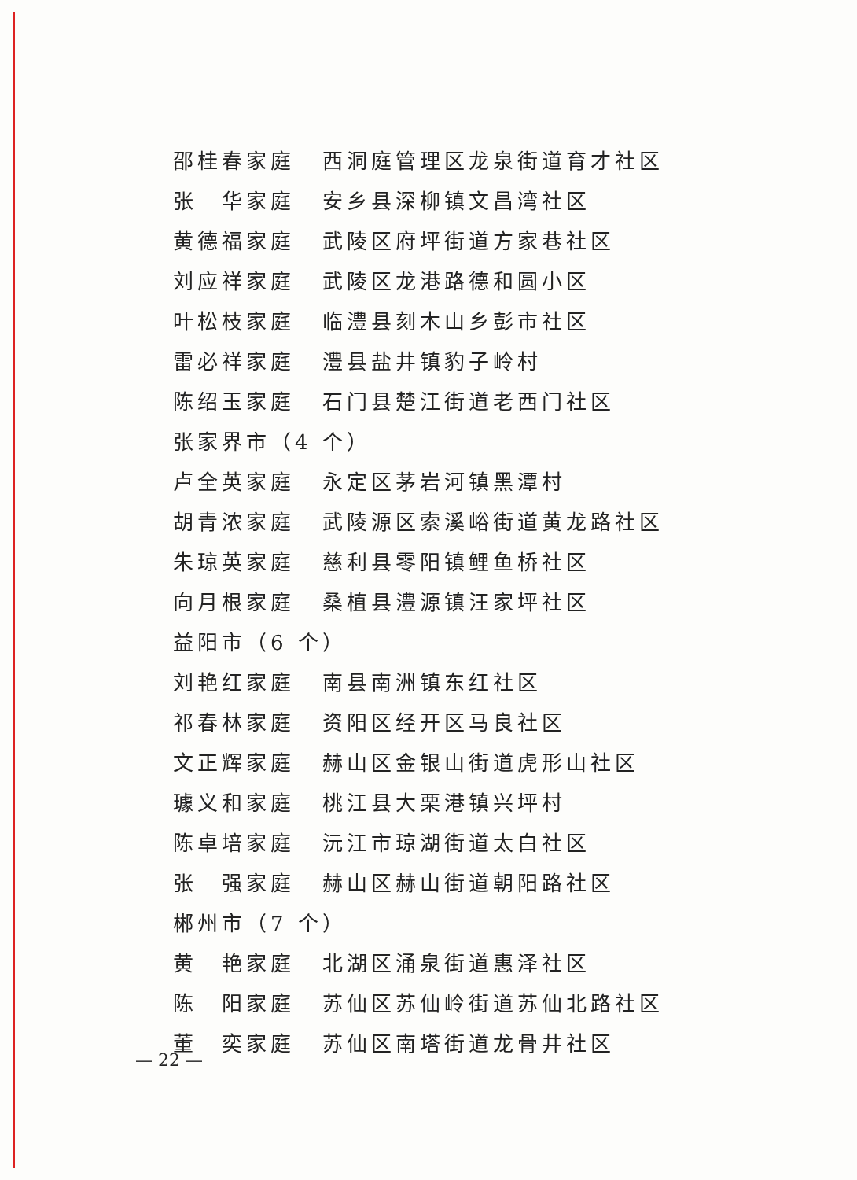邵桂春家庭 西洞庭管理区龙泉街道育才社区
张　华家庭 安乡县深柳镇文昌湾社区
黄德福家庭 武陵区府坪街道方家巷社区
刘应祥家庭 武陵区龙港路德和圆小区
叶松枝家庭 临澧县刻木山乡彭市社区
雷必祥家庭 澧县盐井镇豹子岭村
陈绍玉家庭 石门县楚江街道老西门社区
张家界市（4 个）
卢全英家庭 永定区茅岩河镇黑潭村
胡青浓家庭 武陵源区索溪峪街道黄龙路社区
朱琼英家庭 慈利县零阳镇鲤鱼桥社区
向月根家庭 桑植县澧源镇汪家坪社区
益阳市（6 个）
刘艳红家庭 南县南洲镇东红社区
祁春林家庭 资阳区经开区马良社区
文正辉家庭 赫山区金银山街道虎形山社区
璩义和家庭 桃江县大栗港镇兴坪村
陈卓培家庭 沅江市琼湖街道太白社区
张　强家庭 赫山区赫山街道朝阳路社区
郴州市（7 个）
黄　艳家庭 北湖区涌泉街道惠泽社区
陈　阳家庭 苏仙区苏仙岭街道苏仙北路社区
董　奕家庭 苏仙区南塔街道龙骨井社区
— 22 —